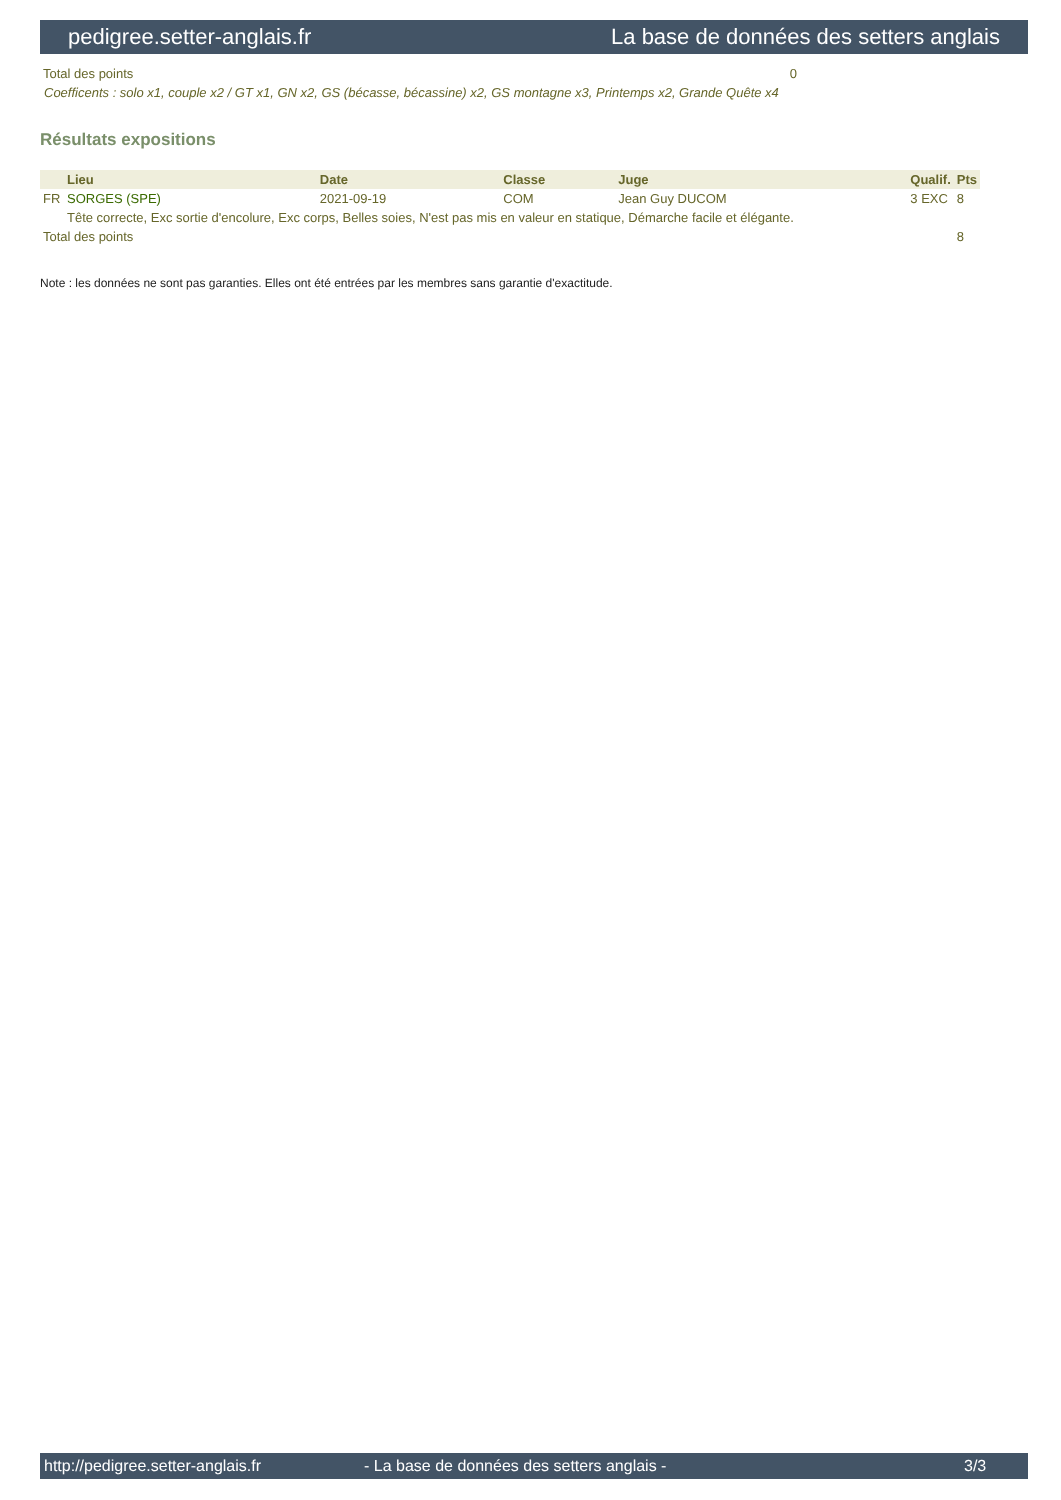pedigree.setter-anglais.fr La base de données des setters anglais
| Total des points | 0 |
Coefficents : solo x1, couple x2 / GT x1, GN x2, GS (bécasse, bécassine) x2, GS montagne x3, Printemps x2, Grande Quête x4
Résultats expositions
| | Lieu | Date | Classe | Juge | Qualif. | Pts |
| --- | --- | --- | --- | --- | --- | --- |
| FR | SORGES (SPE) | 2021-09-19 | COM | Jean Guy DUCOM | 3 EXC | 8 |
| | Tête correcte, Exc sortie d'encolure, Exc corps, Belles soies, N'est pas mis en valeur en statique, Démarche facile et élégante. | | | | | |
| Total des points | | | | | | 8 |
Note : les données ne sont pas garanties. Elles ont été entrées par les membres sans garantie d'exactitude.
http://pedigree.setter-anglais.fr - La base de données des setters anglais - 3/3